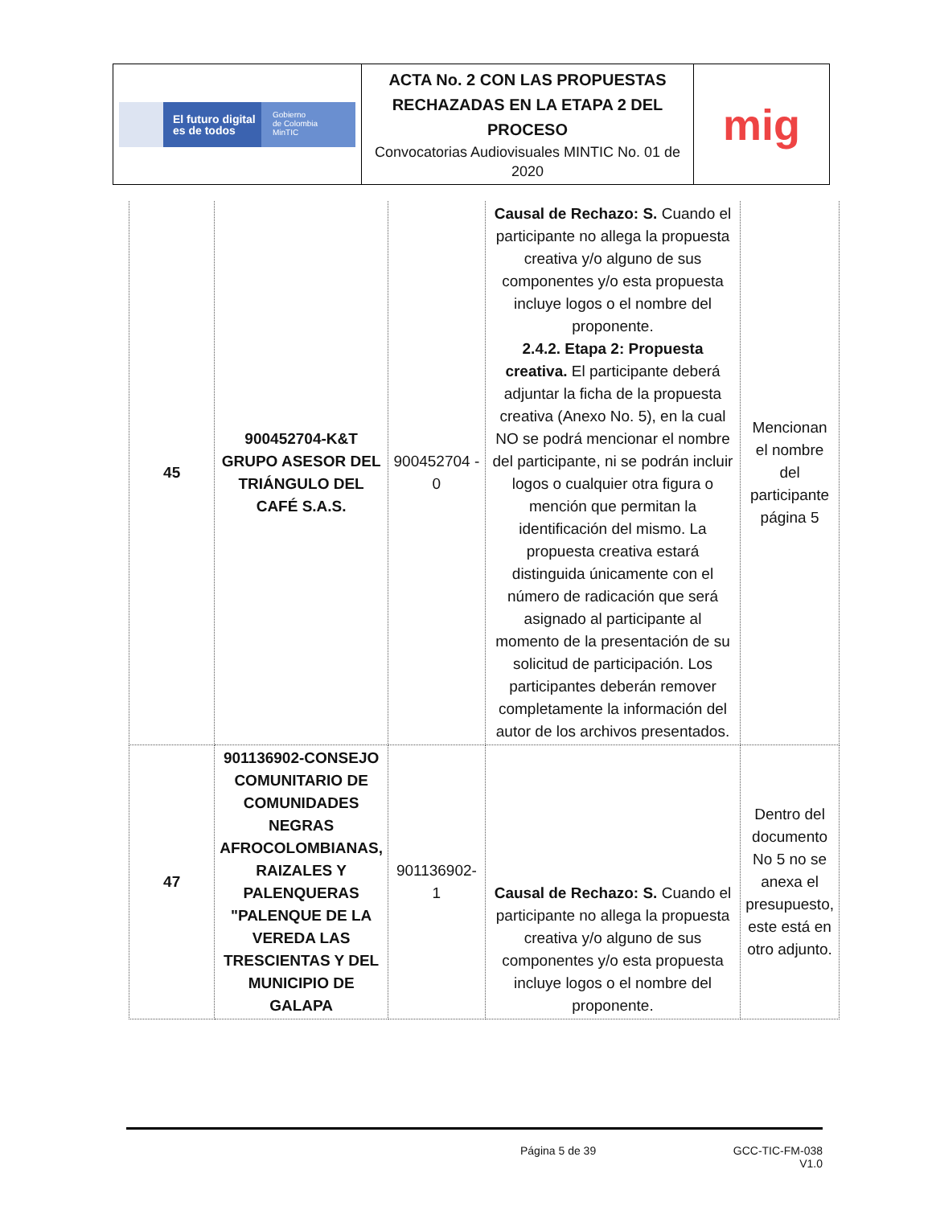| El futuro digital es de todos Gobierno de Colombia MinTIC | ACTA No. 2 CON LAS PROPUESTAS RECHAZADAS EN LA ETAPA 2 DEL PROCESO Convocatorias Audiovisuales MINTIC No. 01 de 2020 | mig |
| 45 | 900452704-K&T GRUPO ASESOR DEL TRIÁNGULO DEL CAFÉ S.A.S. | 900452704 - 0 | Causal de Rechazo: S. Cuando el participante no allega la propuesta creativa y/o alguno de sus componentes y/o esta propuesta incluye logos o el nombre del proponente. 2.4.2. Etapa 2: Propuesta creativa. El participante deberá adjuntar la ficha de la propuesta creativa (Anexo No. 5), en la cual NO se podrá mencionar el nombre del participante, ni se podrán incluir logos o cualquier otra figura o mención que permitan la identificación del mismo. La propuesta creativa estará distinguida únicamente con el número de radicación que será asignado al participante al momento de la presentación de su solicitud de participación. Los participantes deberán remover completamente la información del autor de los archivos presentados. | Mencionan el nombre del participante página 5 |
| 47 | 901136902-CONSEJO COMUNITARIO DE COMUNIDADES NEGRAS AFROCOLOMBIANAS, RAIZALES Y PALENQUERAS "PALENQUE DE LA VEREDA LAS TRESCIENTAS Y DEL MUNICIPIO DE GALAPA | 901136902-1 | Causal de Rechazo: S. Cuando el participante no allega la propuesta creativa y/o alguno de sus componentes y/o esta propuesta incluye logos o el nombre del proponente. | Dentro del documento No 5 no se anexa el presupuesto, este está en otro adjunto. |
Página 5 de 39 GCC-TIC-FM-038
V1.0